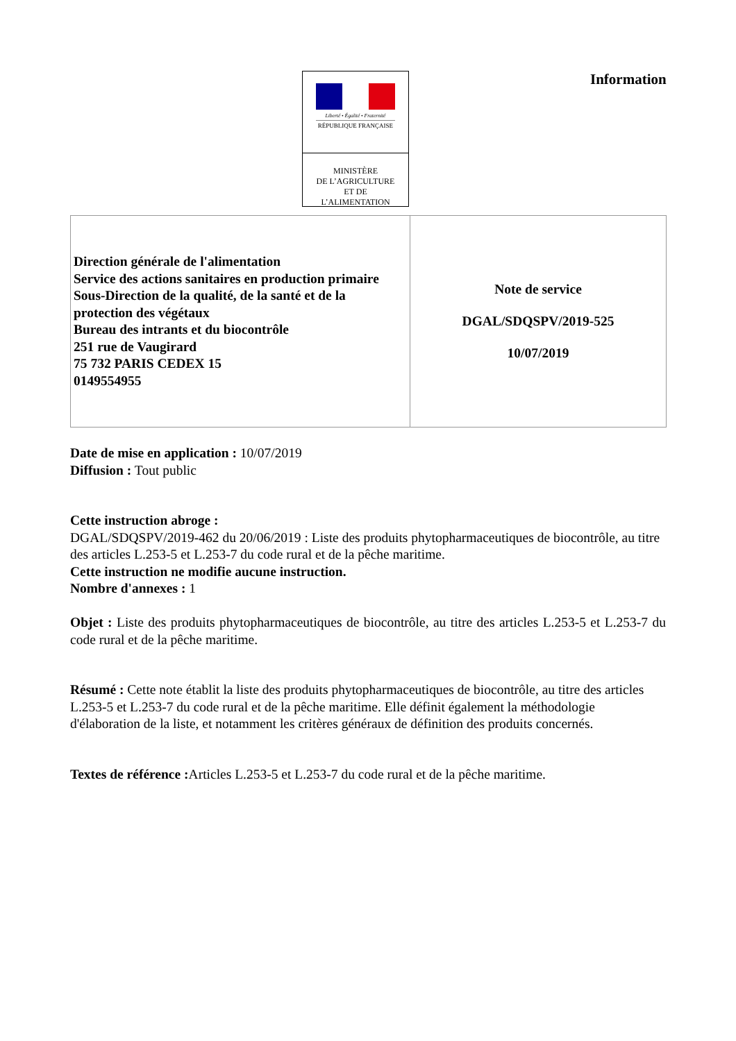Liberté • Égalité • Fraternité
RÉPUBLIQUE FRANÇAISE
MINISTÈRE
DE L’AGRICULTURE
ET DE
L’ALIMENTATION
Information
| Direction générale de l'alimentation Service des actions sanitaires en production primaire Sous-Direction de la qualité, de la santé et de la protection des végétaux Bureau des intrants et du biocontrôle 251 rue de Vaugirard 75 732 PARIS CEDEX 15 0149554955 | Note de service DGAL/SDQSPV/2019-525 10/07/2019 |
Date de mise en application : 10/07/2019
Diffusion : Tout public
Cette instruction abroge :
DGAL/SDQSPV/2019-462 du 20/06/2019 : Liste des produits phytopharmaceutiques de biocontrôle, au titre des articles L.253-5 et L.253-7 du code rural et de la pêche maritime.
Cette instruction ne modifie aucune instruction.
Nombre d'annexes : 1
Objet : Liste des produits phytopharmaceutiques de biocontrôle, au titre des articles L.253-5 et L.253-7 du code rural et de la pêche maritime.
Résumé : Cette note établit la liste des produits phytopharmaceutiques de biocontrôle, au titre des articles L.253-5 et L.253-7 du code rural et de la pêche maritime. Elle définit également la méthodologie d'élaboration de la liste, et notamment les critères généraux de définition des produits concernés.
Textes de référence : Articles L.253-5 et L.253-7 du code rural et de la pêche maritime.